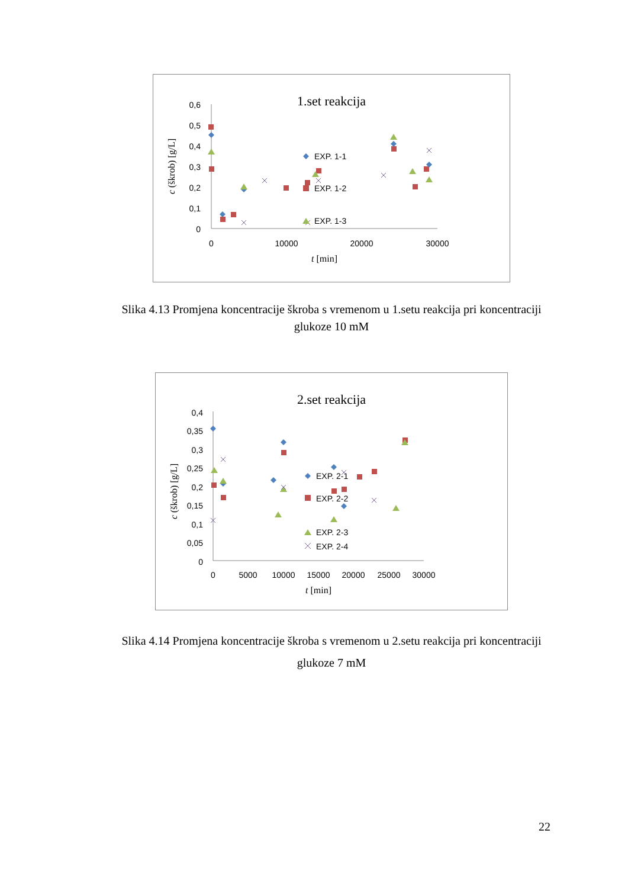1.set reakcija
0,6
0,5
0,4
0,3
0,2
0,1
0
0
10000
20000
30000
t [min]
c (škrob) [g/L]
EXP. 1-1
EXP. 1-2
EXP. 1-3
Slika 4.13 Promjena koncentracije škroba s vremenom u 1.setu reakcija pri koncentraciji glukoze 10 mM
2.set reakcija
0,4
0,35
0,3
0,25
0,2
0,15
0,1
0,05
0
0
5000
10000
15000
20000
25000
30000
t [min]
c (škrob) [g/L]
EXP. 2-1
EXP. 2-2
EXP. 2-3
EXP. 2-4
Slika 4.14 Promjena koncentracije škroba s vremenom u 2.setu reakcija pri koncentraciji glukoze 7 mM
22